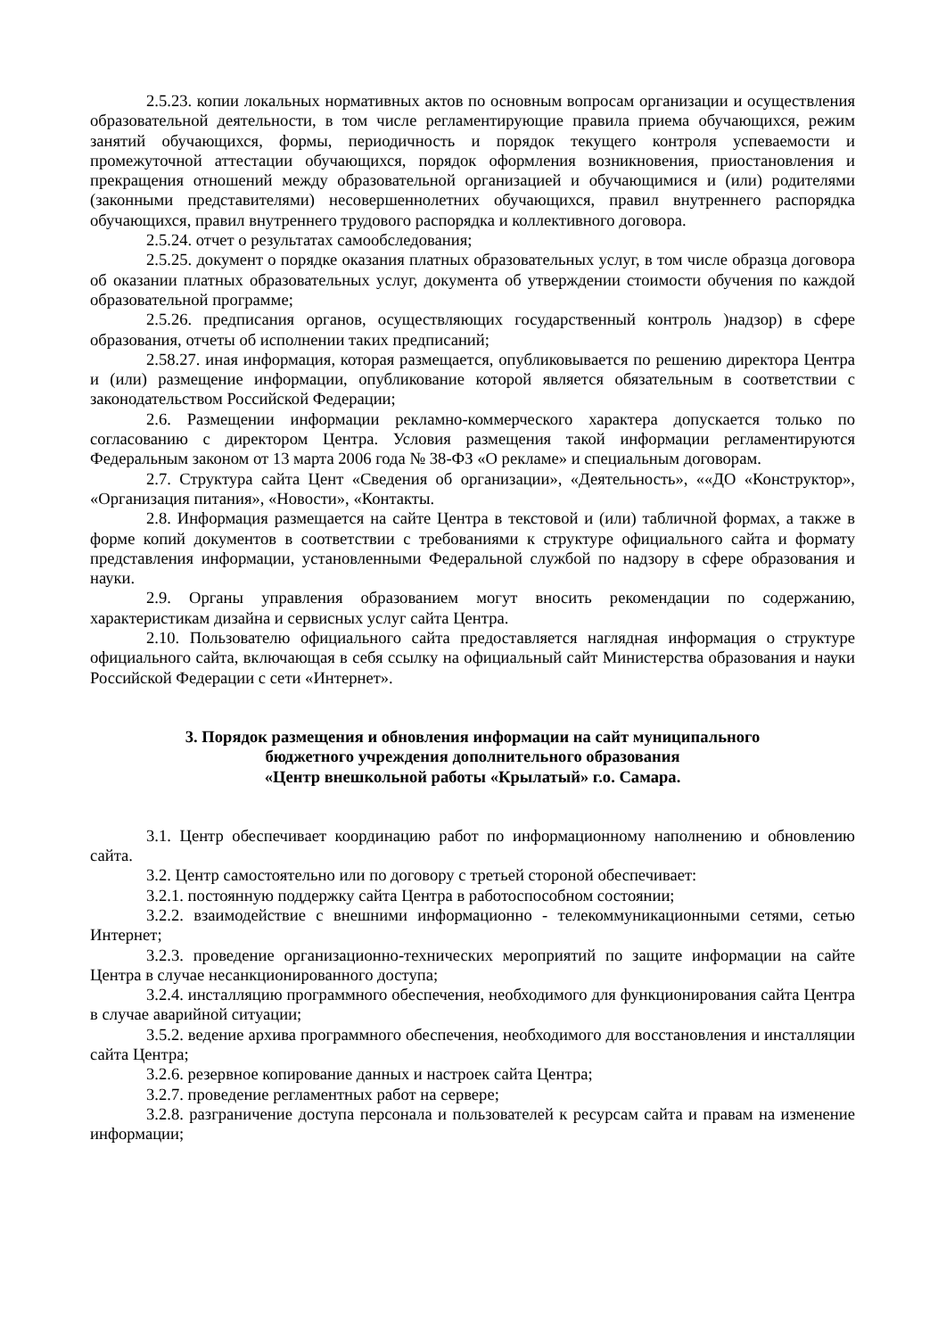2.5.23. копии локальных нормативных актов по основным вопросам организации и осуществления образовательной деятельности, в том числе регламентирующие правила приема обучающихся, режим занятий обучающихся, формы, периодичность и порядок текущего контроля успеваемости и промежуточной аттестации обучающихся, порядок оформления возникновения, приостановления и прекращения отношений между образовательной организацией и обучающимися и (или) родителями (законными представителями) несовершеннолетних обучающихся, правил внутреннего распорядка обучающихся, правил внутреннего трудового распорядка и коллективного договора.
2.5.24. отчет о результатах самообследования;
2.5.25. документ о порядке оказания платных образовательных услуг, в том числе образца договора об оказании платных образовательных услуг, документа об утверждении стоимости обучения по каждой образовательной программе;
2.5.26. предписания органов, осуществляющих государственный контроль )надзор) в сфере образования, отчеты об исполнении таких предписаний;
2.58.27. иная информация, которая размещается, опубликовывается по решению директора Центра и (или) размещение информации, опубликование которой является обязательным в соответствии с законодательством Российской Федерации;
2.6. Размещении информации рекламно-коммерческого характера допускается только по согласованию с директором Центра. Условия размещения такой информации регламентируются Федеральным законом от 13 марта 2006 года № 38-ФЗ «О рекламе» и специальным договорам.
2.7. Структура сайта Цент «Сведения об организации», «Деятельность», ««ДО «Конструктор», «Организация питания», «Новости», «Контакты.
2.8. Информация размещается на сайте Центра в текстовой и (или) табличной формах, а также в форме копий документов в соответствии с требованиями к структуре официального сайта и формату представления информации, установленными Федеральной службой по надзору в сфере образования и науки.
2.9. Органы управления образованием могут вносить рекомендации по содержанию, характеристикам дизайна и сервисных услуг сайта Центра.
2.10. Пользователю официального сайта предоставляется наглядная информация о структуре официального сайта, включающая в себя ссылку на официальный сайт Министерства образования и науки Российской Федерации с сети «Интернет».
3. Порядок размещения и обновления информации на сайт муниципального
бюджетного учреждения дополнительного образования
«Центр внешкольной работы «Крылатый» г.о. Самара.
3.1. Центр обеспечивает координацию работ по информационному наполнению и обновлению сайта.
3.2. Центр самостоятельно или по договору с третьей стороной обеспечивает:
3.2.1. постоянную поддержку сайта Центра в работоспособном состоянии;
3.2.2. взаимодействие с внешними информационно - телекоммуникационными сетями, сетью Интернет;
3.2.3. проведение организационно-технических мероприятий по защите информации на сайте Центра в случае несанкционированного доступа;
3.2.4. инсталляцию программного обеспечения, необходимого для функционирования сайта Центра в случае аварийной ситуации;
3.5.2. ведение архива программного обеспечения, необходимого для восстановления и инсталляции сайта Центра;
3.2.6. резервное копирование данных и настроек сайта Центра;
3.2.7. проведение регламентных работ на сервере;
3.2.8. разграничение доступа персонала и пользователей к ресурсам сайта и правам на изменение информации;